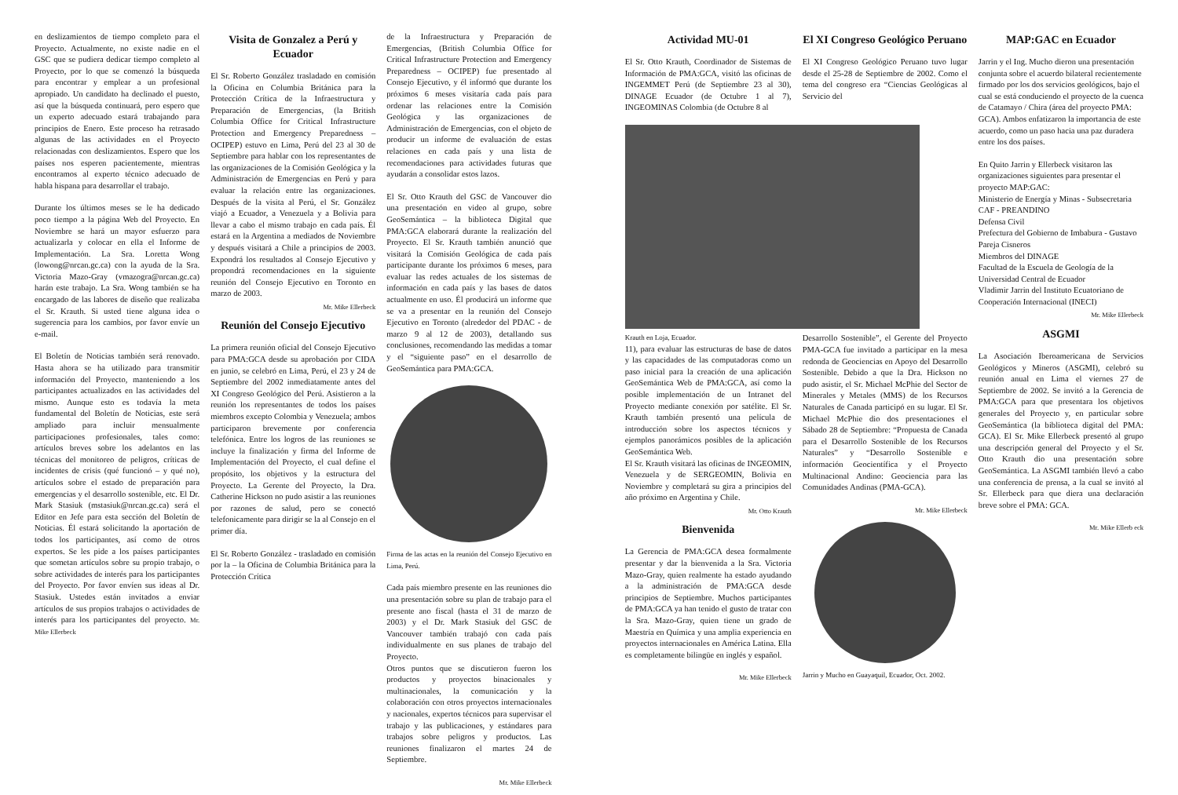en deslizamientos de tiempo completo para el Proyecto. Actualmente, no existe nadie en el GSC que se pudiera dedicar tiempo completo al Proyecto, por lo que se comenzó la búsqueda para encontrar y emplear a un profesional apropiado. Un candidato ha declinado el puesto, así que la búsqueda continuará, pero espero que un experto adecuado estará trabajando para principios de Enero. Este proceso ha retrasado algunas de las actividades en el Proyecto relacionadas con deslizamientos. Espero que los países nos esperen pacientemente, mientras encontramos al experto técnico adecuado de habla hispana para desarrollar el trabajo.
Durante los últimos meses se le ha dedicado poco tiempo a la página Web del Proyecto. En Noviembre se hará un mayor esfuerzo para actualizarla y colocar en ella el Informe de Implementación. La Sra. Loretta Wong (lowong@nrcan.gc.ca) con la ayuda de la Sra. Victoria Mazo-Gray (vmazogra@nrcan.gc.ca) harán este trabajo. La Sra. Wong también se ha encargado de las labores de diseño que realizaba el Sr. Krauth. Si usted tiene alguna idea o sugerencia para los cambios, por favor envíe un e-mail.
El Boletín de Noticias también será renovado. Hasta ahora se ha utilizado para transmitir información del Proyecto, manteniendo a los participantes actualizados en las actividades del mismo. Aunque esto es todavía la meta fundamental del Boletín de Noticias, este será ampliado para incluir mensualmente participaciones profesionales, tales como: artículos breves sobre los adelantos en las técnicas del monitoreo de peligros, críticas de incidentes de crisis (qué funcionó – y qué no), artículos sobre el estado de preparación para emergencias y el desarrollo sostenible, etc. El Dr. Mark Stasiuk (mstasiuk@nrcan.gc.ca) será el Editor en Jefe para esta sección del Boletín de Noticias. Él estará solicitando la aportación de todos los participantes, así como de otros expertos. Se les pide a los países participantes que sometan artículos sobre su propio trabajo, o sobre actividades de interés para los participantes del Proyecto. Por favor envíen sus ideas al Dr. Stasiuk. Ustedes están invitados a enviar artículos de sus propios trabajos o actividades de interés para los participantes del proyecto. Mr. Mike Ellerbeck
Visita de Gonzalez a Perú y Ecuador
El Sr. Roberto González trasladado en comisión la Oficina en Columbia Británica para la Protección Crítica de la Infraestructura y Preparación de Emergencias, (la British Columbia Office for Critical Infrastructure Protection and Emergency Preparedness – OCIPEP) estuvo en Lima, Perú del 23 al 30 de Septiembre para hablar con los representantes de las organizaciones de la Comisión Geológica y la Administración de Emergencias en Perú y para evaluar la relación entre las organizaciones. Después de la visita al Perú, el Sr. González viajó a Ecuador, a Venezuela y a Bolivia para llevar a cabo el mismo trabajo en cada país. Él estará en la Argentina a mediados de Noviembre y después visitará a Chile a principios de 2003. Expondrá los resultados al Consejo Ejecutivo y propondrá recomendaciones en la siguiente reunión del Consejo Ejecutivo en Toronto en marzo de 2003.
Mr. Mike Ellerbeck
Reunión del Consejo Ejecutivo
La primera reunión oficial del Consejo Ejecutivo para PMA:GCA desde su aprobación por CIDA en junio, se celebró en Lima, Perú, el 23 y 24 de Septiembre del 2002 inmediatamente antes del XI Congreso Geológico del Perú. Asistieron a la reunión los representantes de todos los países miembros excepto Colombia y Venezuela; ambos participaron brevemente por conferencia telefónica. Entre los logros de las reuniones se incluye la finalización y firma del Informe de Implementación del Proyecto, el cual define el propósito, los objetivos y la estructura del Proyecto. La Gerente del Proyecto, la Dra. Catherine Hickson no pudo asistir a las reuniones por razones de salud, pero se conectó telefonicamente para dirigir se la al Consejo en el primer día.
El Sr. Roberto González - trasladado en comisión por la – la Oficina de Columbia Británica para la Protección Crítica
de la Infraestructura y Preparación de Emergencias, (British Columbia Office for Critical Infrastructure Protection and Emergency Preparedness – OCIPEP) fue presentado al Consejo Ejecutivo, y él informó que durante los próximos 6 meses visitaría cada país para ordenar las relaciones entre la Comisión Geológica y las organizaciones de Administración de Emergencias, con el objeto de producir un informe de evaluación de estas relaciones en cada país y una lista de recomendaciones para actividades futuras que ayudarán a consolidar estos lazos.
El Sr. Otto Krauth del GSC de Vancouver dio una presentación en video al grupo, sobre GeoSemántica – la biblioteca Digital que PMA:GCA elaborará durante la realización del Proyecto. El Sr. Krauth también anunció que visitará la Comisión Geológica de cada país participante durante los próximos 6 meses, para evaluar las redes actuales de los sistemas de información en cada país y las bases de datos actualmente en uso. Él producirá un informe que se va a presentar en la reunión del Consejo Ejecutivo en Toronto (alrededor del PDAC - de marzo 9 al 12 de 2003), detallando sus conclusiones, recomendando las medidas a tomar y el “siguiente paso” en el desarrollo de GeoSemántica para PMA:GCA.
Firma de las actas en la reunión del Consejo Ejecutivo en Lima, Perú.
Cada país miembro presente en las reuniones dio una presentación sobre su plan de trabajo para el presente ano fiscal (hasta el 31 de marzo de 2003) y el Dr. Mark Stasiuk del GSC de Vancouver también trabajó con cada país individualmente en sus planes de trabajo del Proyecto.
Otros puntos que se discutieron fueron los productos y proyectos binacionales y multinacionales, la comunicación y la colaboración con otros proyectos internacionales y nacionales, expertos técnicos para supervisar el trabajo y las publicaciones, y estándares para trabajos sobre peligros y productos. Las reuniones finalizaron el martes 24 de Septiembre.
Mr. Mike Ellerbeck
Actividad MU-01
El Sr. Otto Krauth, Coordinador de Sistemas de Información de PMA:GCA, visitó las oficinas de INGEMMET Perú (de Septiembre 23 al 30), DINAGE Ecuador (de Octubre 1 al 7), INGEOMINAS Colombia (de Octubre 8 al
Krauth en Loja, Ecuador.
11), para evaluar las estructuras de base de datos y las capacidades de las computadoras como un paso inicial para la creación de una aplicación GeoSemántica Web de PMA:GCA, así como la posible implementación de un Intranet del Proyecto mediante conexión por satélite. El Sr. Krauth también presentó una película de introducción sobre los aspectos técnicos y ejemplos panorámicos posibles de la aplicación GeoSemántica Web.
El Sr. Krauth visitará las oficinas de INGEOMIN, Venezuela y de SERGEOMIN, Bolivia en Noviembre y completará su gira a principios del año próximo en Argentina y Chile.
Mr. Otto Krauth
Bienvenida
La Gerencia de PMA:GCA desea formalmente presentar y dar la bienvenida a la Sra. Victoria Mazo-Gray, quien realmente ha estado ayudando a la administración de PMA:GCA desde principios de Septiembre. Muchos participantes de PMA:GCA ya han tenido el gusto de tratar con la Sra. Mazo-Gray, quien tiene un grado de Maestría en Química y una amplia experiencia en proyectos internacionales en América Latina. Ella es completamente bilingüe en inglés y español.
Mr. Mike Ellerbeck
El XI Congreso Geológico Peruano
El XI Congreso Geológico Peruano tuvo lugar desde el 25-28 de Septiembre de 2002. Como el tema del congreso era “Ciencias Geológicas al Servicio del
Desarrollo Sostenible”, el Gerente del Proyecto PMA-GCA fue invitado a participar en la mesa redonda de Geociencias en Apoyo del Desarrollo Sostenible. Debido a que la Dra. Hickson no pudo asistir, el Sr. Michael McPhie del Sector de Minerales y Metales (MMS) de los Recursos Naturales de Canada participó en su lugar. El Sr. Michael McPhie dio dos presentaciones el Sábado 28 de Septiembre: “Propuesta de Canada para el Desarrollo Sostenible de los Recursos Naturales” y “Desarrollo Sostenible e información Geocientífica y el Proyecto Multinacional Andino: Geociencia para las Comunidades Andinas (PMA-GCA).
Mr. Mike Ellerbeck
Jarrin y Mucho en Guayaquil, Ecuador, Oct. 2002.
MAP:GAC en Ecuador
Jarrin y el Ing. Mucho dieron una presentación conjunta sobre el acuerdo bilateral recientemente firmado por los dos servicios geológicos, bajo el cual se está conduciendo el proyecto de la cuenca de Catamayo / Chira (área del proyecto PMA: GCA). Ambos enfatizaron la importancia de este acuerdo, como un paso hacia una paz duradera entre los dos países.
En Quito Jarrin y Ellerbeck visitaron las organizaciones siguientes para presentar el proyecto MAP:GAC:
Ministerio de Energía y Minas - Subsecretaria
CAF - PREANDINO
Defensa Civil
Prefectura del Gobierno de Imbabura - Gustavo Pareja Cisneros
Miembros del DINAGE
Facultad de la Escuela de Geología de la Universidad Central de Ecuador
Vladimir Jarrin del Instituto Ecuatoriano de Cooperación Internacional (INECI)
Mr. Mike Ellerbeck
ASGMI
La Asociación Iberoamericana de Servicios Geológicos y Mineros (ASGMI), celebró su reunión anual en Lima el viernes 27 de Septiembre de 2002. Se invitó a la Gerencia de PMA:GCA para que presentara los objetivos generales del Proyecto y, en particular sobre GeoSemántica (la biblioteca digital del PMA: GCA). El Sr. Mike Ellerbeck presentó al grupo una descripción general del Proyecto y el Sr. Otto Krauth dio una presentación sobre GeoSemántica. La ASGMI también llevó a cabo una conferencia de prensa, a la cual se invitó al Sr. Ellerbeck para que diera una declaración breve sobre el PMA: GCA.
Mr. Mike Ellerb eck